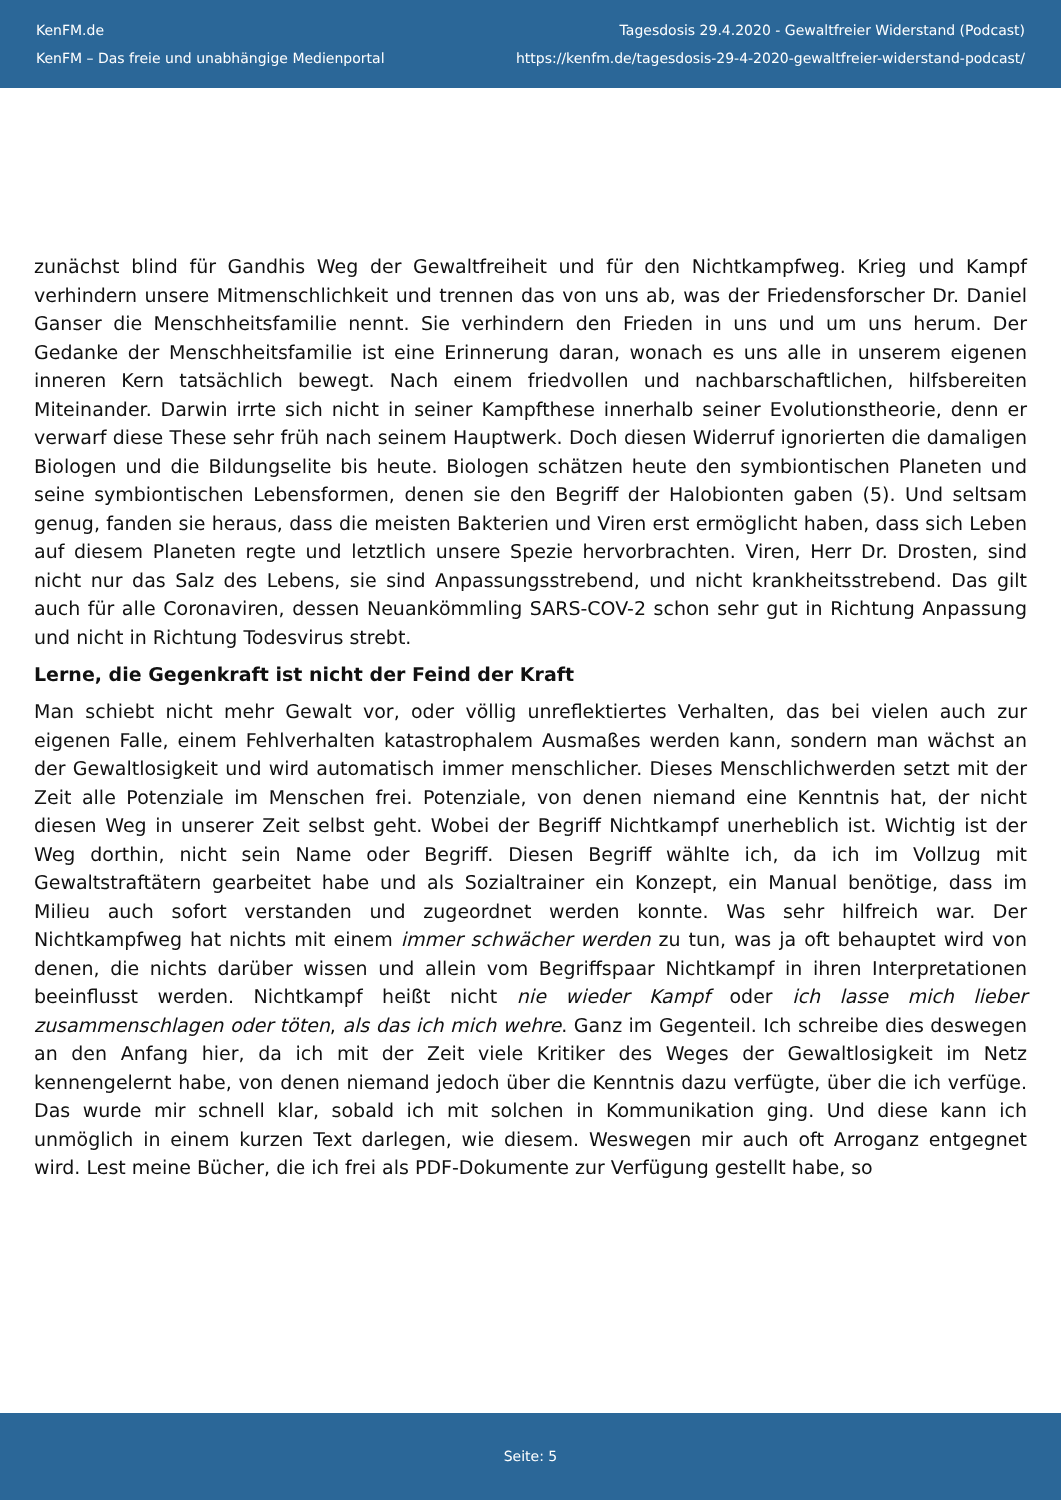KenFM.de
KenFM – Das freie und unabhängige Medienportal
Tagesdosis 29.4.2020 - Gewaltfreier Widerstand (Podcast)
https://kenfm.de/tagesdosis-29-4-2020-gewaltfreier-widerstand-podcast/
zunächst blind für Gandhis Weg der Gewaltfreiheit und für den Nichtkampfweg. Krieg und Kampf verhindern unsere Mitmenschlichkeit und trennen das von uns ab, was der Friedensforscher Dr. Daniel Ganser die Menschheitsfamilie nennt. Sie verhindern den Frieden in uns und um uns herum. Der Gedanke der Menschheitsfamilie ist eine Erinnerung daran, wonach es uns alle in unserem eigenen inneren Kern tatsächlich bewegt. Nach einem friedvollen und nachbarschaftlichen, hilfsbereiten Miteinander. Darwin irrte sich nicht in seiner Kampfthese innerhalb seiner Evolutionstheorie, denn er verwarf diese These sehr früh nach seinem Hauptwerk. Doch diesen Widerruf ignorierten die damaligen Biologen und die Bildungselite bis heute. Biologen schätzen heute den symbiontischen Planeten und seine symbiontischen Lebensformen, denen sie den Begriff der Halobionten gaben (5). Und seltsam genug, fanden sie heraus, dass die meisten Bakterien und Viren erst ermöglicht haben, dass sich Leben auf diesem Planeten regte und letztlich unsere Spezie hervorbrachten. Viren, Herr Dr. Drosten, sind nicht nur das Salz des Lebens, sie sind Anpassungsstrebend, und nicht krankheitsstrebend. Das gilt auch für alle Coronaviren, dessen Neuankömmling SARS-COV-2 schon sehr gut in Richtung Anpassung und nicht in Richtung Todesvirus strebt.
Lerne, die Gegenkraft ist nicht der Feind der Kraft
Man schiebt nicht mehr Gewalt vor, oder völlig unreflektiertes Verhalten, das bei vielen auch zur eigenen Falle, einem Fehlverhalten katastrophalem Ausmaßes werden kann, sondern man wächst an der Gewaltlosigkeit und wird automatisch immer menschlicher. Dieses Menschlichwerden setzt mit der Zeit alle Potenziale im Menschen frei. Potenziale, von denen niemand eine Kenntnis hat, der nicht diesen Weg in unserer Zeit selbst geht. Wobei der Begriff Nichtkampf unerheblich ist. Wichtig ist der Weg dorthin, nicht sein Name oder Begriff. Diesen Begriff wählte ich, da ich im Vollzug mit Gewaltstraftätern gearbeitet habe und als Sozialtrainer ein Konzept, ein Manual benötige, dass im Milieu auch sofort verstanden und zugeordnet werden konnte. Was sehr hilfreich war. Der Nichtkampfweg hat nichts mit einem immer schwächer werden zu tun, was ja oft behauptet wird von denen, die nichts darüber wissen und allein vom Begriffspaar Nichtkampf in ihren Interpretationen beeinflusst werden. Nichtkampf heißt nicht nie wieder Kampf oder ich lasse mich lieber zusammenschlagen oder töten, als das ich mich wehre. Ganz im Gegenteil. Ich schreibe dies deswegen an den Anfang hier, da ich mit der Zeit viele Kritiker des Weges der Gewaltlosigkeit im Netz kennengelernt habe, von denen niemand jedoch über die Kenntnis dazu verfügte, über die ich verfüge. Das wurde mir schnell klar, sobald ich mit solchen in Kommunikation ging. Und diese kann ich unmöglich in einem kurzen Text darlegen, wie diesem. Weswegen mir auch oft Arroganz entgegnet wird. Lest meine Bücher, die ich frei als PDF-Dokumente zur Verfügung gestellt habe, so
Seite: 5